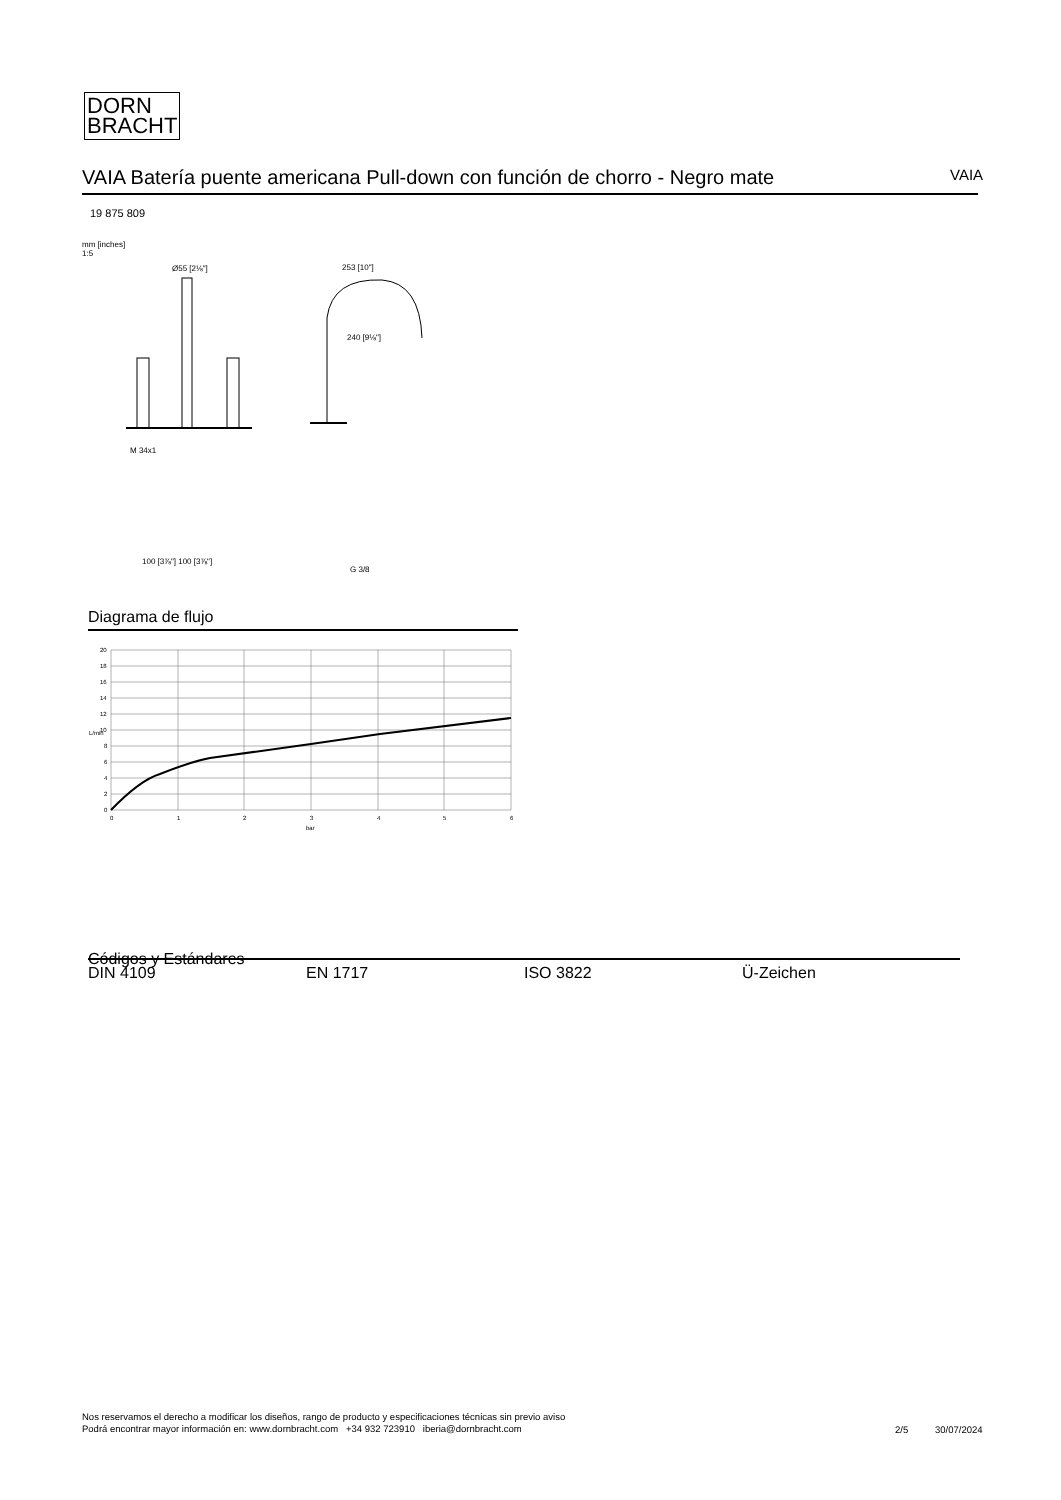DORN
BRACHT
VAIA Batería puente americana Pull-down con función de chorro - Negro mate VAIA
19 875 809
mm [inches]
1:5
Ø55 [2⅛"]
253 [10"]
240 [9⅛"]
M 34x1
100 [3⅞"] 100 [3⅞"]
G 3/8
Diagrama de flujo
20
18
16
14
12
10
8
6
4
2
0
L/min
0
1
2
3
4
5
6
bar
Códigos y Estándares
DIN 4109 EN 1717 ISO 3822 Ü-Zeichen
Nos reservamos el derecho a modificar los diseños, rango de producto y especificaciones técnicas sin previo aviso
Podrá encontrar mayor información en: www.dornbracht.com +34 932 723910 iberia@dornbracht.com
2/5 30/07/2024